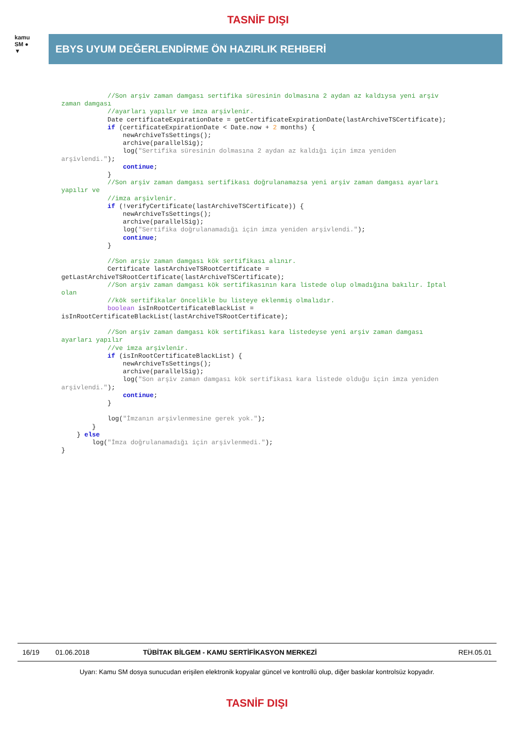TASNİF DIŞI
kamu
SM ●
▼
EBYS UYUM DEĞERLENDİRME ÖN HAZIRLIK REHBERİ
            //Son arşiv zaman damgası sertifika süresinin dolmasına 2 aydan az kaldıysa yeni arşiv
zaman damgası
            //ayarları yapılır ve imza arşivlenir.
            Date certificateExpirationDate = getCertificateExpirationDate(lastArchiveTSCertificate);
            if (certificateExpirationDate < Date.now + 2 months) {
                newArchiveTsSettings();
                archive(parallelSig);
                log("Sertifika süresinin dolmasına 2 aydan az kaldığı için imza yeniden
arşivlendi.");
                continue;
            }
            //Son arşiv zaman damgası sertifikası doğrulanamazsa yeni arşiv zaman damgası ayarları
yapılır ve
            //imza arşivlenir.
            if (!verifyCertificate(lastArchiveTSCertificate)) {
                newArchiveTsSettings();
                archive(parallelSig);
                log("Sertifika doğrulanamadığı için imza yeniden arşivlendi.");
                continue;
            }

            //Son arşiv zaman damgası kök sertifikası alınır.
            Certificate lastArchiveTSRootCertificate =
getLastArchiveTSRootCertificate(lastArchiveTSCertificate);
            //Son arşiv zaman damgası kök sertifikasının kara listede olup olmadığına bakılır. İptal
olan
            //kök sertifikalar öncelikle bu listeye eklenmiş olmalıdır.
            boolean isInRootCertificateBlackList =
isInRootCertificateBlackList(lastArchiveTSRootCertificate);

            //Son arşiv zaman damgası kök sertifikası kara listedeyse yeni arşiv zaman damgası
ayarları yapılır
            //ve imza arşivlenir.
            if (isInRootCertificateBlackList) {
                newArchiveTsSettings();
                archive(parallelSig);
                log("Son arşiv zaman damgası kök sertifikası kara listede olduğu için imza yeniden
arşivlendi.");
                continue;
            }

            log("İmzanın arşivlenmesine gerek yok.");
        }
    } else
        log("İmza doğrulanamadığı için arşivlenmedi.");
}
16/19 01.06.2018 TÜBİTAK BİLGEM - KAMU SERTİFİKASYON MERKEZİ REH.05.01
Uyarı: Kamu SM dosya sunucudan erişilen elektronik kopyalar güncel ve kontrollü olup, diğer baskılar kontrolsüz kopyadır.
TASNİF DIŞI